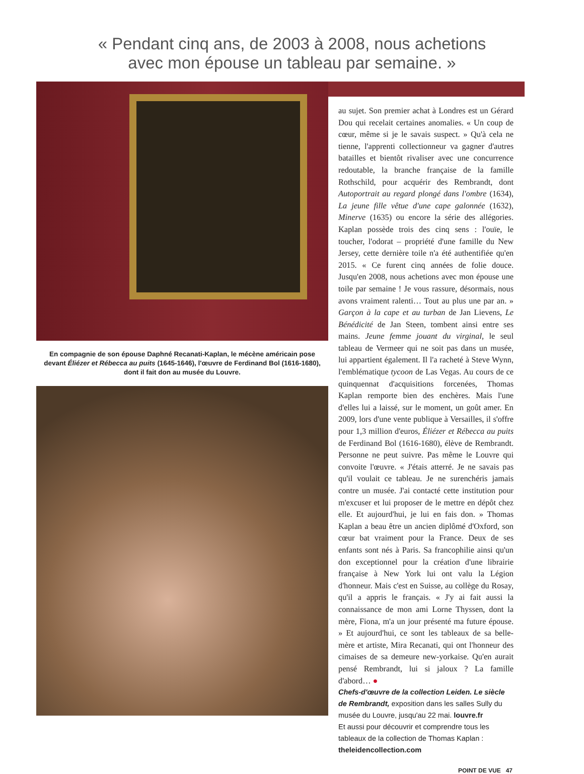« Pendant cinq ans, de 2003 à 2008, nous achetions
avec mon épouse un tableau par semaine. »
En compagnie de son épouse Daphné Recanati-Kaplan, le mécène américain pose devant Éliézer et Rébecca au puits (1645-1646), l'œuvre de Ferdinand Bol (1616-1680), dont il fait don au musée du Louvre.
au sujet. Son premier achat à Londres est un Gérard Dou qui recelait certaines anomalies. « Un coup de cœur, même si je le savais suspect. » Qu'à cela ne tienne, l'apprenti collectionneur va gagner d'autres batailles et bientôt rivaliser avec une concurrence redoutable, la branche française de la famille Rothschild, pour acquérir des Rembrandt, dont Autoportrait au regard plongé dans l'ombre (1634), La jeune fille vêtue d'une cape galonnée (1632), Minerve (1635) ou encore la série des allégories. Kaplan possède trois des cinq sens : l'ouïe, le toucher, l'odorat – propriété d'une famille du New Jersey, cette dernière toile n'a été authentifiée qu'en 2015. « Ce furent cinq années de folie douce. Jusqu'en 2008, nous achetions avec mon épouse une toile par semaine ! Je vous rassure, désormais, nous avons vraiment ralenti… Tout au plus une par an. » Garçon à la cape et au turban de Jan Lievens, Le Bénédicité de Jan Steen, tombent ainsi entre ses mains. Jeune femme jouant du virginal, le seul tableau de Vermeer qui ne soit pas dans un musée, lui appartient également. Il l'a racheté à Steve Wynn, l'emblématique tycoon de Las Vegas. Au cours de ce quinquennat d'acquisitions forcenées, Thomas Kaplan remporte bien des enchères. Mais l'une d'elles lui a laissé, sur le moment, un goût amer. En 2009, lors d'une vente publique à Versailles, il s'offre pour 1,3 million d'euros, Éliézer et Rébecca au puits de Ferdinand Bol (1616-1680), élève de Rembrandt. Personne ne peut suivre. Pas même le Louvre qui convoite l'œuvre. « J'étais atterré. Je ne savais pas qu'il voulait ce tableau. Je ne surenchéris jamais contre un musée. J'ai contacté cette institution pour m'excuser et lui proposer de le mettre en dépôt chez elle. Et aujourd'hui, je lui en fais don. » Thomas Kaplan a beau être un ancien diplômé d'Oxford, son cœur bat vraiment pour la France. Deux de ses enfants sont nés à Paris. Sa francophilie ainsi qu'un don exceptionnel pour la création d'une librairie française à New York lui ont valu la Légion d'honneur. Mais c'est en Suisse, au collège du Rosay, qu'il a appris le français. « J'y ai fait aussi la connaissance de mon ami Lorne Thyssen, dont la mère, Fiona, m'a un jour présenté ma future épouse. » Et aujourd'hui, ce sont les tableaux de sa belle-mère et artiste, Mira Recanati, qui ont l'honneur des cimaises de sa demeure new-yorkaise. Qu'en aurait pensé Rembrandt, lui si jaloux ? La famille d'abord… ●
Chefs-d'œuvre de la collection Leiden. Le siècle de Rembrandt, exposition dans les salles Sully du musée du Louvre, jusqu'au 22 mai. louvre.fr
Et aussi pour découvrir et comprendre tous les tableaux de la collection de Thomas Kaplan : theleidencollection.com
POINT DE VUE 47